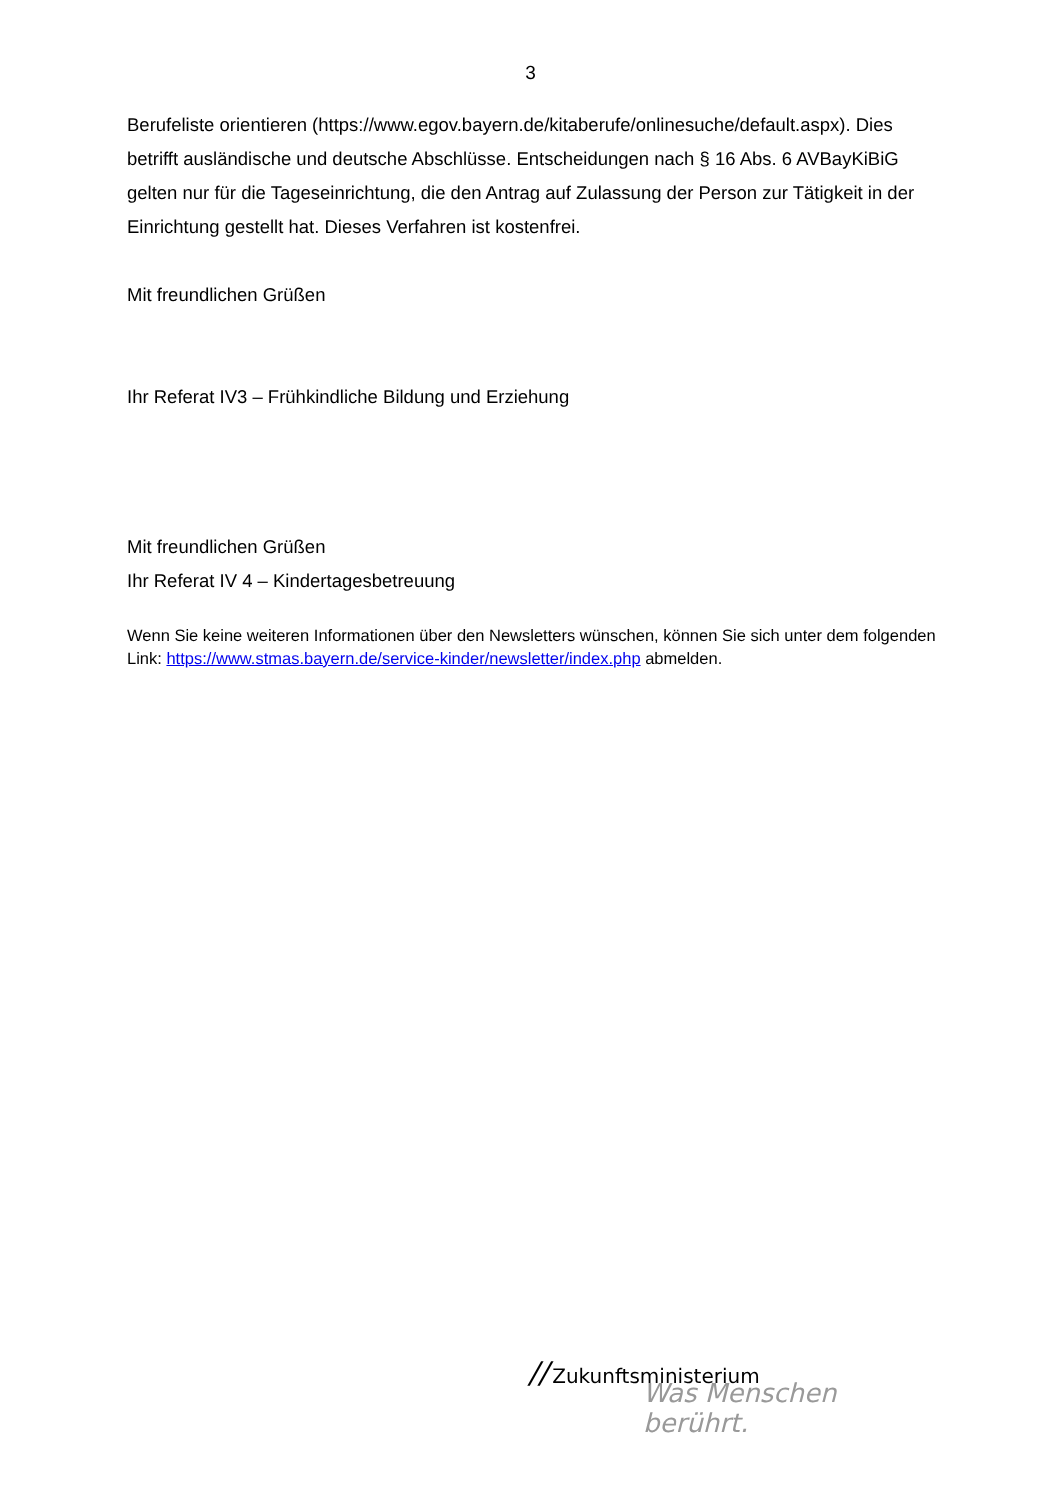3
Berufeliste orientieren (https://www.egov.bayern.de/kitaberufe/onlinesuche/default.aspx). Dies betrifft ausländische und deutsche Abschlüsse. Entscheidungen nach § 16 Abs. 6 AVBayKiBiG gelten nur für die Tageseinrichtung, die den Antrag auf Zulassung der Person zur Tätigkeit in der Einrichtung gestellt hat. Dieses Verfahren ist kostenfrei.
Mit freundlichen Grüßen
Ihr Referat IV3 – Frühkindliche Bildung und Erziehung
Mit freundlichen Grüßen
Ihr Referat IV 4 – Kindertagesbetreuung
Wenn Sie keine weiteren Informationen über den Newsletters wünschen, können Sie sich unter dem folgenden Link: https://www.stmas.bayern.de/service-kinder/newsletter/index.php abmelden.
// Zukunftsministerium
Was Menschen berührt.